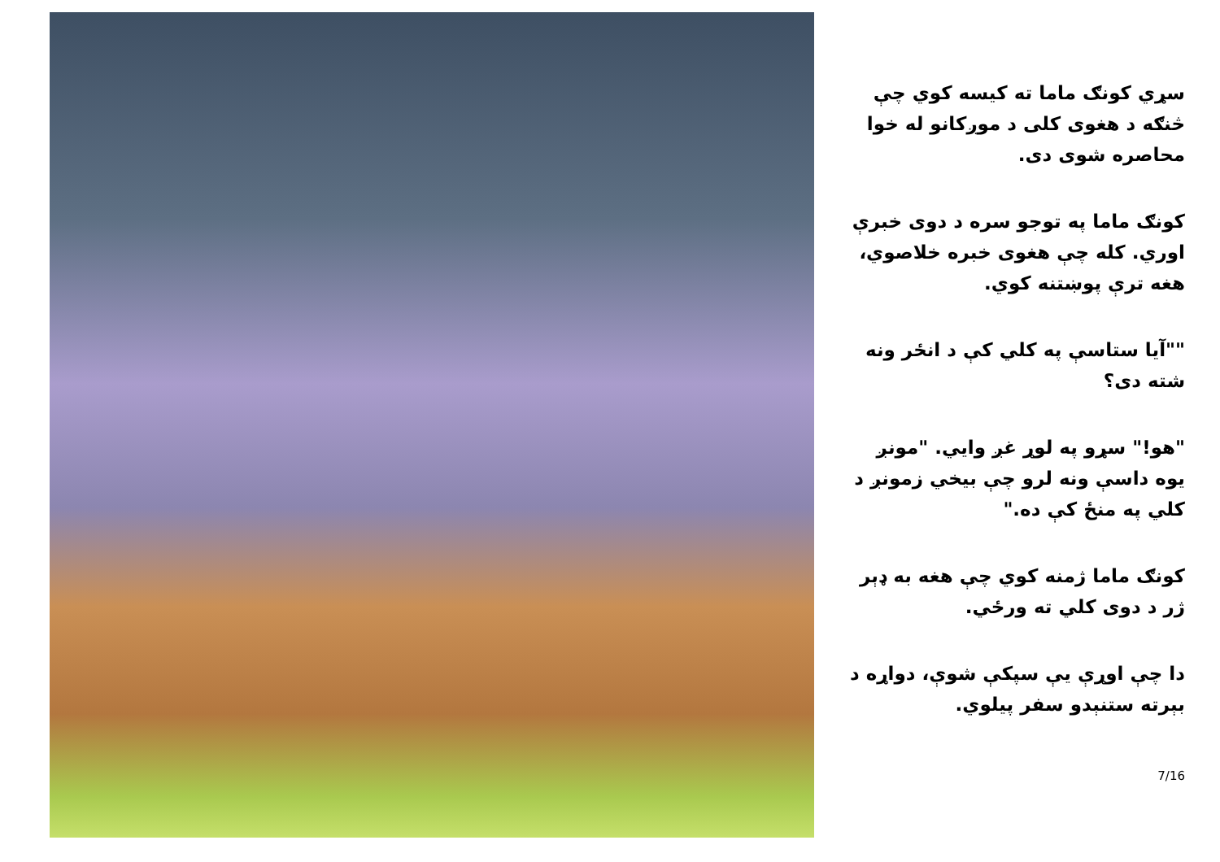سړي کونګ ماما ته کیسه کوي چې څنګه د هغوی کلی د موږکانو له خوا محاصره شوی دی.
کونګ ماما په توجو سره د دوی خبرې اوري. کله چې هغوی خبره خلاصوي، هغه ترې پوښتنه کوي.
""آیا ستاسې په کلي کې د انځر ونه شته دی؟
"هو!" سړو په لوړ غږ وایي. "مونږ یوه داسې ونه لرو چې بیخي زمونږ د کلي په منځ کې ده."
کونګ ماما ژمنه کوي چې هغه به ډېر ژر د دوی کلي ته ورځي.
دا چې اوړې یې سپکې شوې، دواړه د بېرته ستنېدو سفر پیلوي.
7/16